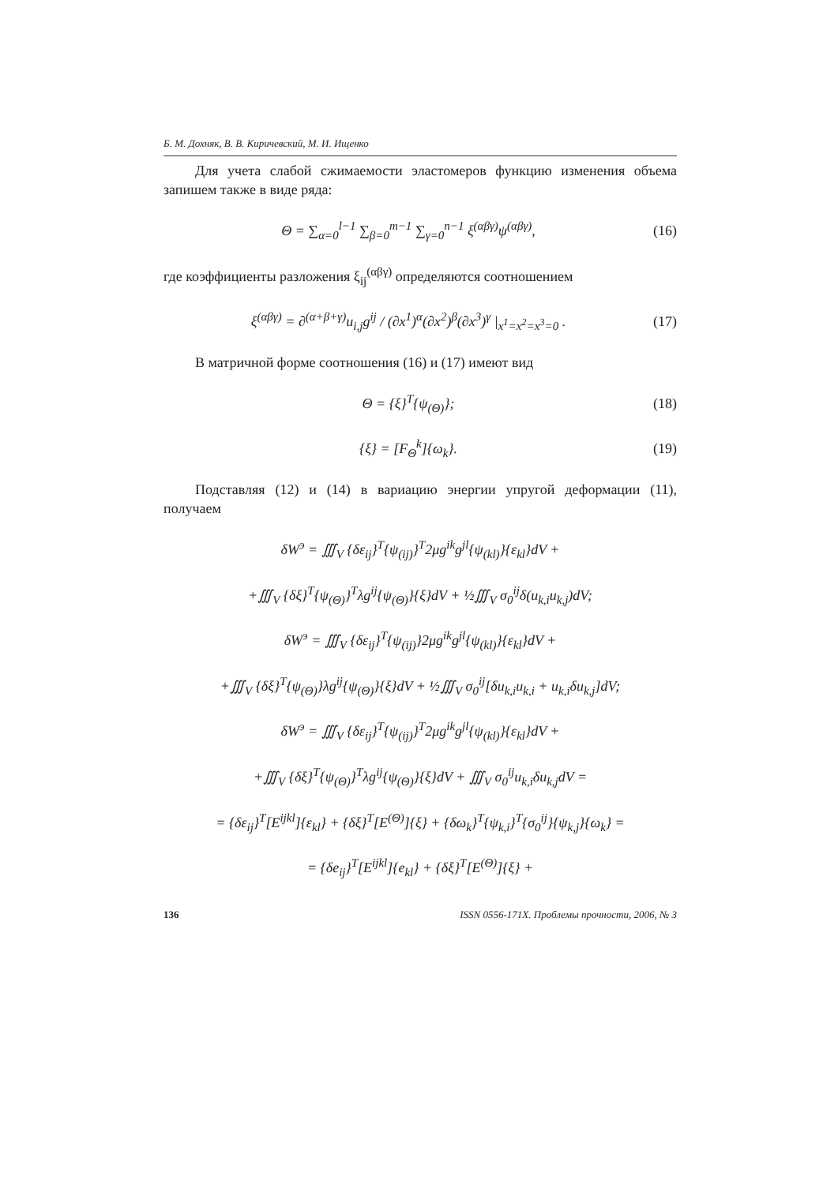Б. М. Дохняк, В. В. Киричевский, М. И. Ищенко
Для учета слабой сжимаемости эластомеров функцию изменения объема запишем также в виде ряда:
Θ = ∑<sub>α=0</sub><sup>l−1</sup> ∑<sub>β=0</sub><sup>m−1</sup> ∑<sub>γ=0</sub><sup>n−1</sup> ξ<sup>(αβγ)</sup>ψ<sup>(αβγ)</sup>, (16)
где коэффициенты разложения ξ<sub>ij</sub><sup>(αβγ)</sup> определяются соотношением
ξ<sup>(αβγ)</sup> = ∂<sup>(α+β+γ)</sup>u<sub>i,j</sub>g<sup>ij</sup> / (∂x<sup>1</sup>)<sup>α</sup>(∂x<sup>2</sup>)<sup>β</sup>(∂x<sup>3</sup>)<sup>γ</sup> |<sub>x<sup>1</sup>=x<sup>2</sup>=x<sup>3</sup>=0</sub> . (17)
В матричной форме соотношения (16) и (17) имеют вид
Θ = {ξ}<sup>T</sup>{ψ<sub>(Θ)</sub>}; (18)
{ξ} = [F<sub>Θ</sub><sup>k</sup>]{ω<sub>k</sub>}. (19)
Подставляя (12) и (14) в вариацию энергии упругой деформации (11), получаем
δW<sup>э</sup> = ∭<sub>V</sub> {δε<sub>ij</sub>}<sup>T</sup>{ψ<sub>(ij)</sub>}<sup>T</sup>2μg<sup>ik</sup>g<sup>jl</sup>{ψ<sub>(kl)</sub>}{ε<sub>kl</sub>}dV +
+∭<sub>V</sub> {δξ}<sup>T</sup>{ψ<sub>(Θ)</sub>}<sup>T</sup>λg<sup>ij</sup>{ψ<sub>(Θ)</sub>}{ξ}dV + ½∭<sub>V</sub> σ<sub>0</sub><sup>ij</sup>δ(u<sub>k,i</sub>u<sub>k,j</sub>)dV;
δW<sup>э</sup> = ∭<sub>V</sub> {δε<sub>ij</sub>}<sup>T</sup>{ψ<sub>(ij)</sub>}2μg<sup>ik</sup>g<sup>jl</sup>{ψ<sub>(kl)</sub>}{ε<sub>kl</sub>}dV +
+∭<sub>V</sub> {δξ}<sup>T</sup>{ψ<sub>(Θ)</sub>}λg<sup>ij</sup>{ψ<sub>(Θ)</sub>}{ξ}dV + ½∭<sub>V</sub> σ<sub>0</sub><sup>ij</sup>[δu<sub>k,i</sub>u<sub>k,i</sub> + u<sub>k,i</sub>δu<sub>k,j</sub>]dV;
δW<sup>э</sup> = ∭<sub>V</sub> {δε<sub>ij</sub>}<sup>T</sup>{ψ<sub>(ij)</sub>}<sup>T</sup>2μg<sup>ik</sup>g<sup>jl</sup>{ψ<sub>(kl)</sub>}{ε<sub>kl</sub>}dV +
+∭<sub>V</sub> {δξ}<sup>T</sup>{ψ<sub>(Θ)</sub>}<sup>T</sup>λg<sup>ij</sup>{ψ<sub>(Θ)</sub>}{ξ}dV + ∭<sub>V</sub> σ<sub>0</sub><sup>ij</sup>u<sub>k,i</sub>δu<sub>k,j</sub>dV =
= {δε<sub>ij</sub>}<sup>T</sup>[E<sup>ijkl</sup>]{ε<sub>kl</sub>} + {δξ}<sup>T</sup>[E<sup>(Θ)</sup>]{ξ} + {δω<sub>k</sub>}<sup>T</sup>{ψ<sub>k,i</sub>}<sup>T</sup>{σ<sub>0</sub><sup>ij</sup>}{ψ<sub>k,j</sub>}{ω<sub>k</sub>} =
= {δe<sub>ij</sub>}<sup>T</sup>[E<sup>ijkl</sup>]{e<sub>kl</sub>} + {δξ}<sup>T</sup>[E<sup>(Θ)</sup>]{ξ} +
136 ISSN 0556-171X. Проблемы прочности, 2006, № 3